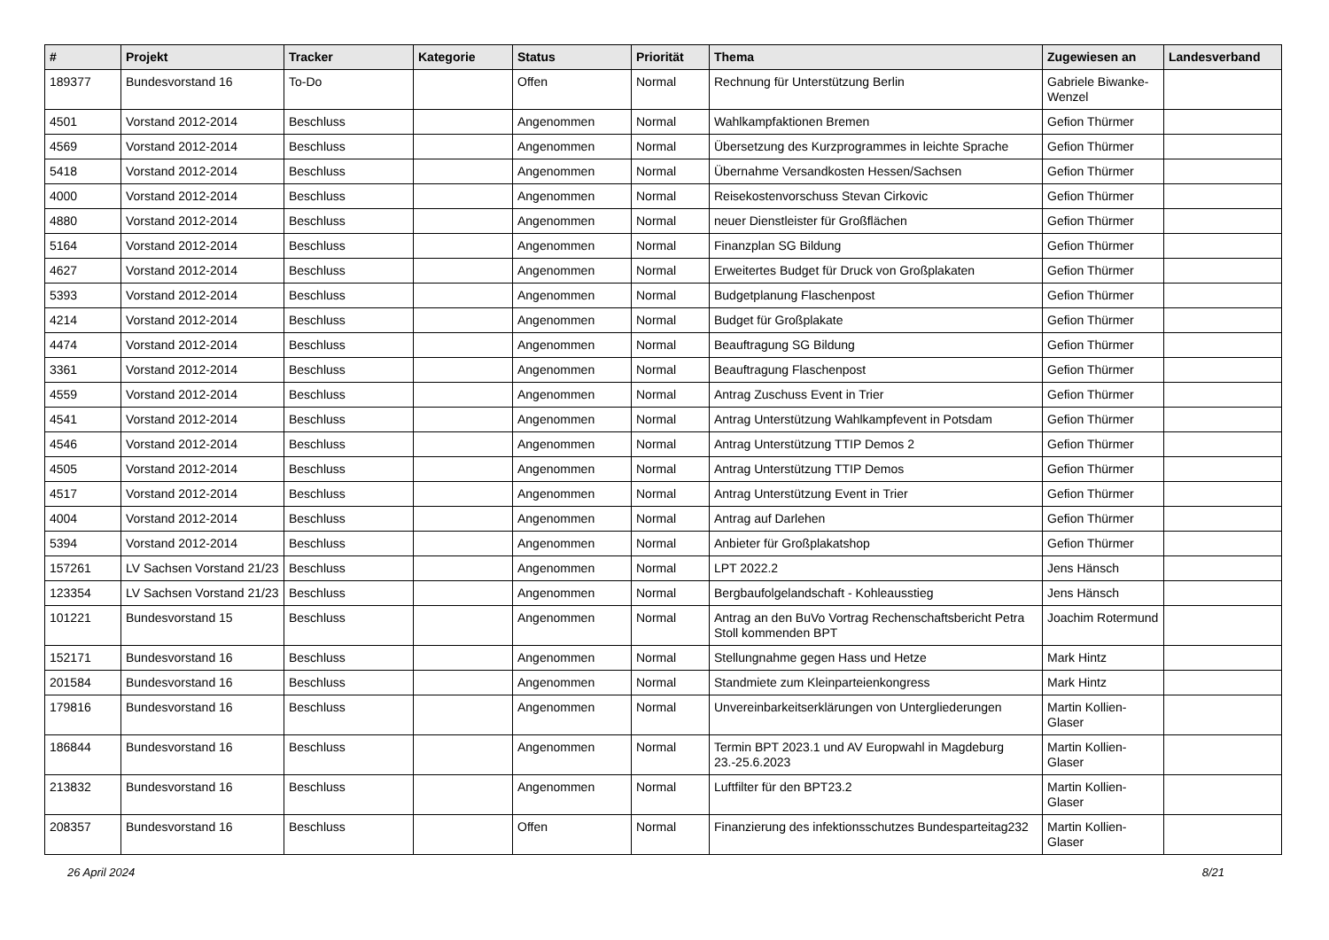| # | Projekt | Tracker | Kategorie | Status | Priorität | Thema | Zugewiesen an | Landesverband |
| --- | --- | --- | --- | --- | --- | --- | --- | --- |
| 189377 | Bundesvorstand 16 | To-Do | | Offen | Normal | Rechnung für Unterstützung Berlin | Gabriele Biwanke-Wenzel | |
| 4501 | Vorstand 2012-2014 | Beschluss | | Angenommen | Normal | Wahlkampfaktionen Bremen | Gefion Thürmer | |
| 4569 | Vorstand 2012-2014 | Beschluss | | Angenommen | Normal | Übersetzung des Kurzprogrammes in leichte Sprache | Gefion Thürmer | |
| 5418 | Vorstand 2012-2014 | Beschluss | | Angenommen | Normal | Übernahme Versandkosten Hessen/Sachsen | Gefion Thürmer | |
| 4000 | Vorstand 2012-2014 | Beschluss | | Angenommen | Normal | Reisekostenvorschuss Stevan Cirkovic | Gefion Thürmer | |
| 4880 | Vorstand 2012-2014 | Beschluss | | Angenommen | Normal | neuer Dienstleister für Großflächen | Gefion Thürmer | |
| 5164 | Vorstand 2012-2014 | Beschluss | | Angenommen | Normal | Finanzplan SG Bildung | Gefion Thürmer | |
| 4627 | Vorstand 2012-2014 | Beschluss | | Angenommen | Normal | Erweitertes Budget für Druck von Großplakaten | Gefion Thürmer | |
| 5393 | Vorstand 2012-2014 | Beschluss | | Angenommen | Normal | Budgetplanung Flaschenpost | Gefion Thürmer | |
| 4214 | Vorstand 2012-2014 | Beschluss | | Angenommen | Normal | Budget für Großplakate | Gefion Thürmer | |
| 4474 | Vorstand 2012-2014 | Beschluss | | Angenommen | Normal | Beauftragung SG Bildung | Gefion Thürmer | |
| 3361 | Vorstand 2012-2014 | Beschluss | | Angenommen | Normal | Beauftragung Flaschenpost | Gefion Thürmer | |
| 4559 | Vorstand 2012-2014 | Beschluss | | Angenommen | Normal | Antrag Zuschuss Event in Trier | Gefion Thürmer | |
| 4541 | Vorstand 2012-2014 | Beschluss | | Angenommen | Normal | Antrag Unterstützung Wahlkampfevent in Potsdam | Gefion Thürmer | |
| 4546 | Vorstand 2012-2014 | Beschluss | | Angenommen | Normal | Antrag Unterstützung TTIP Demos 2 | Gefion Thürmer | |
| 4505 | Vorstand 2012-2014 | Beschluss | | Angenommen | Normal | Antrag Unterstützung TTIP Demos | Gefion Thürmer | |
| 4517 | Vorstand 2012-2014 | Beschluss | | Angenommen | Normal | Antrag Unterstützung Event in Trier | Gefion Thürmer | |
| 4004 | Vorstand 2012-2014 | Beschluss | | Angenommen | Normal | Antrag auf Darlehen | Gefion Thürmer | |
| 5394 | Vorstand 2012-2014 | Beschluss | | Angenommen | Normal | Anbieter für Großplakatshop | Gefion Thürmer | |
| 157261 | LV Sachsen Vorstand 21/23 | Beschluss | | Angenommen | Normal | LPT 2022.2 | Jens Hänsch | |
| 123354 | LV Sachsen Vorstand 21/23 | Beschluss | | Angenommen | Normal | Bergbaufolgelandschaft - Kohleausstieg | Jens Hänsch | |
| 101221 | Bundesvorstand 15 | Beschluss | | Angenommen | Normal | Antrag an den BuVo Vortrag Rechenschaftsbericht Petra Stoll kommenden BPT | Joachim Rotermund | |
| 152171 | Bundesvorstand 16 | Beschluss | | Angenommen | Normal | Stellungnahme gegen Hass und Hetze | Mark Hintz | |
| 201584 | Bundesvorstand 16 | Beschluss | | Angenommen | Normal | Standmiete zum Kleinparteienkongress | Mark Hintz | |
| 179816 | Bundesvorstand 16 | Beschluss | | Angenommen | Normal | Unvereinbarkeitserklärungen von Untergliederungen | Martin Kollien-Glaser | |
| 186844 | Bundesvorstand 16 | Beschluss | | Angenommen | Normal | Termin BPT 2023.1 und AV Europwahl in Magdeburg 23.-25.6.2023 | Martin Kollien-Glaser | |
| 213832 | Bundesvorstand 16 | Beschluss | | Angenommen | Normal | Luftfilter für den BPT23.2 | Martin Kollien-Glaser | |
| 208357 | Bundesvorstand 16 | Beschluss | | Offen | Normal | Finanzierung des infektionsschutzes Bundesparteitag232 | Martin Kollien-Glaser | |
26 April 2024 8/21